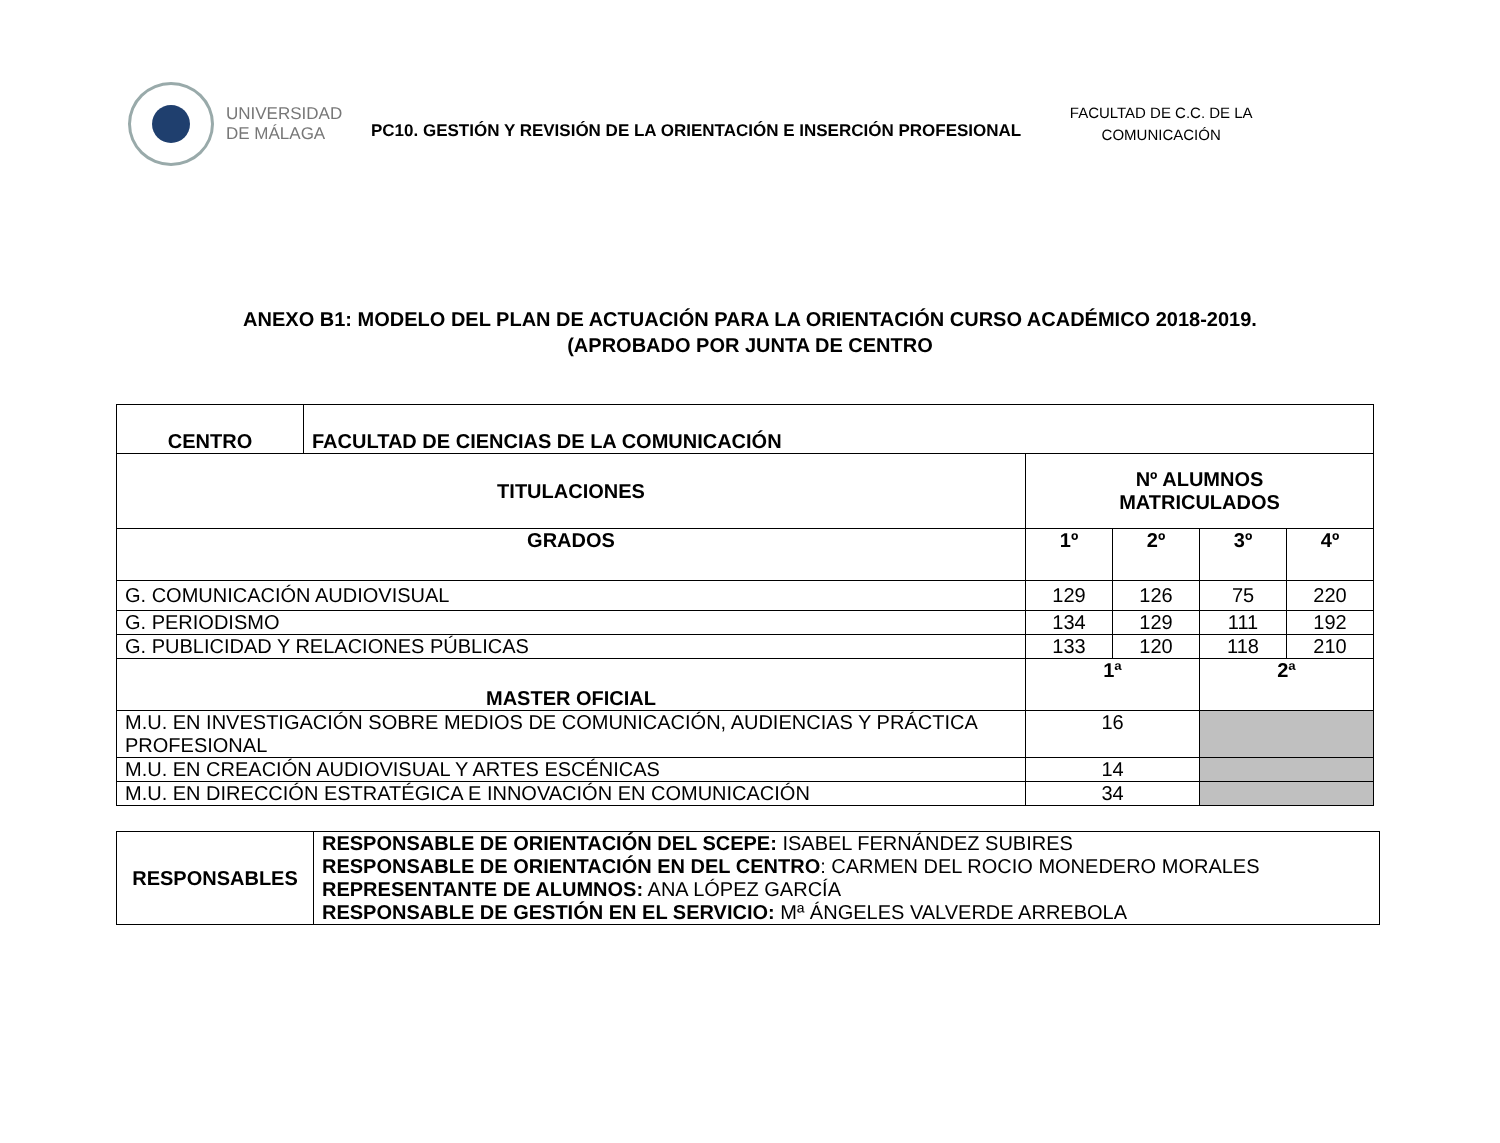UNIVERSIDAD
DE MÁLAGA
PC10. GESTIÓN Y REVISIÓN DE LA ORIENTACIÓN E INSERCIÓN PROFESIONAL
FACULTAD DE C.C. DE LA COMUNICACIÓN
ANEXO B1: MODELO DEL PLAN DE ACTUACIÓN PARA LA ORIENTACIÓN CURSO ACADÉMICO 2018-2019.
(APROBADO POR JUNTA DE CENTRO
| CENTRO | FACULTAD DE CIENCIAS DE LA COMUNICACIÓN | | | | |
| --- | --- | --- | --- | --- | --- |
| TITULACIONES | | Nº ALUMNOS MATRICULADOS | | | |
| GRADOS | | 1º | 2º | 3º | 4º |
| G. COMUNICACIÓN AUDIOVISUAL | | 129 | 126 | 75 | 220 |
| G. PERIODISMO | | 134 | 129 | 111 | 192 |
| G. PUBLICIDAD Y RELACIONES PÚBLICAS | | 133 | 120 | 118 | 210 |
| MASTER OFICIAL | | 1ª | | 2ª | |
| M.U. EN INVESTIGACIÓN SOBRE MEDIOS DE COMUNICACIÓN, AUDIENCIAS Y PRÁCTICA PROFESIONAL | | 16 | | | |
| M.U. EN CREACIÓN AUDIOVISUAL Y ARTES ESCÉNICAS | | 14 | | | |
| M.U. EN DIRECCIÓN ESTRATÉGICA E INNOVACIÓN EN COMUNICACIÓN | | 34 | | | |
| RESPONSABLES | RESPONSABLE DE ORIENTACIÓN DEL SCEPE: ISABEL FERNÁNDEZ SUBIRES RESPONSABLE DE ORIENTACIÓN EN DEL CENTRO : CARMEN DEL ROCIO MONEDERO MORALES REPRESENTANTE DE ALUMNOS: ANA LÓPEZ GARCÍA RESPONSABLE DE GESTIÓN EN EL SERVICIO: Mª ÁNGELES VALVERDE ARREBOLA |